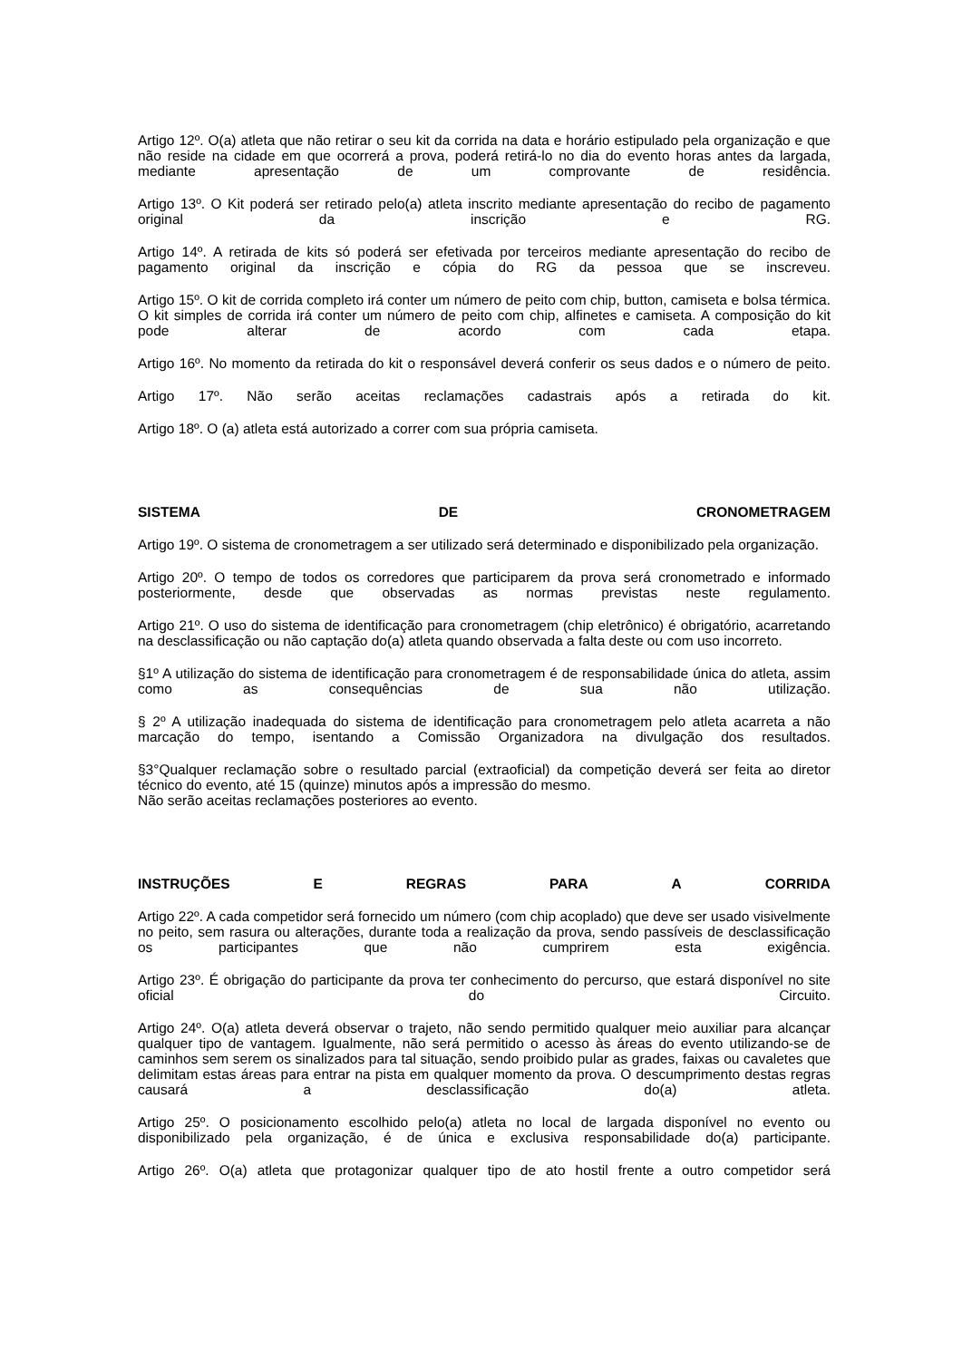Artigo 12º. O(a) atleta que não retirar o seu kit da corrida na data e horário estipulado pela organização e que não reside na cidade em que ocorrerá a prova, poderá retirá-lo no dia do evento horas antes da largada, mediante apresentação de um comprovante de residência.
Artigo 13º. O Kit poderá ser retirado pelo(a) atleta inscrito mediante apresentação do recibo de pagamento original da inscrição e RG.
Artigo 14º. A retirada de kits só poderá ser efetivada por terceiros mediante apresentação do recibo de pagamento original da inscrição e cópia do RG da pessoa que se inscreveu.
Artigo 15º. O kit de corrida completo irá conter um número de peito com chip, button, camiseta e bolsa térmica. O kit simples de corrida irá conter um número de peito com chip, alfinetes e camiseta. A composição do kit pode alterar de acordo com cada etapa.
Artigo 16º. No momento da retirada do kit o responsável deverá conferir os seus dados e o número de peito.
Artigo 17º. Não serão aceitas reclamações cadastrais após a retirada do kit.
Artigo 18º. O (a) atleta está autorizado a correr com sua própria camiseta.
SISTEMA DE CRONOMETRAGEM
Artigo 19º. O sistema de cronometragem a ser utilizado será determinado e disponibilizado pela organização.
Artigo 20º. O tempo de todos os corredores que participarem da prova será cronometrado e informado posteriormente, desde que observadas as normas previstas neste regulamento.
Artigo 21º. O uso do sistema de identificação para cronometragem (chip eletrônico) é obrigatório, acarretando na desclassificação ou não captação do(a) atleta quando observada a falta deste ou com uso incorreto.
§1º A utilização do sistema de identificação para cronometragem é de responsabilidade única do atleta, assim como as consequências de sua não utilização.
§ 2º A utilização inadequada do sistema de identificação para cronometragem pelo atleta acarreta a não marcação do tempo, isentando a Comissão Organizadora na divulgação dos resultados.
§3°Qualquer reclamação sobre o resultado parcial (extraoficial) da competição deverá ser feita ao diretor técnico do evento, até 15 (quinze) minutos após a impressão do mesmo.
Não serão aceitas reclamações posteriores ao evento.
INSTRUÇÕES E REGRAS PARA A CORRIDA
Artigo 22º. A cada competidor será fornecido um número (com chip acoplado) que deve ser usado visivelmente no peito, sem rasura ou alterações, durante toda a realização da prova, sendo passíveis de desclassificação os participantes que não cumprirem esta exigência.
Artigo 23º. É obrigação do participante da prova ter conhecimento do percurso, que estará disponível no site oficial do Circuito.
Artigo 24º. O(a) atleta deverá observar o trajeto, não sendo permitido qualquer meio auxiliar para alcançar qualquer tipo de vantagem. Igualmente, não será permitido o acesso às áreas do evento utilizando-se de caminhos sem serem os sinalizados para tal situação, sendo proibido pular as grades, faixas ou cavaletes que delimitam estas áreas para entrar na pista em qualquer momento da prova. O descumprimento destas regras causará a desclassificação do(a) atleta.
Artigo 25º. O posicionamento escolhido pelo(a) atleta no local de largada disponível no evento ou disponibilizado pela organização, é de única e exclusiva responsabilidade do(a) participante.
Artigo 26º. O(a) atleta que protagonizar qualquer tipo de ato hostil frente a outro competidor será